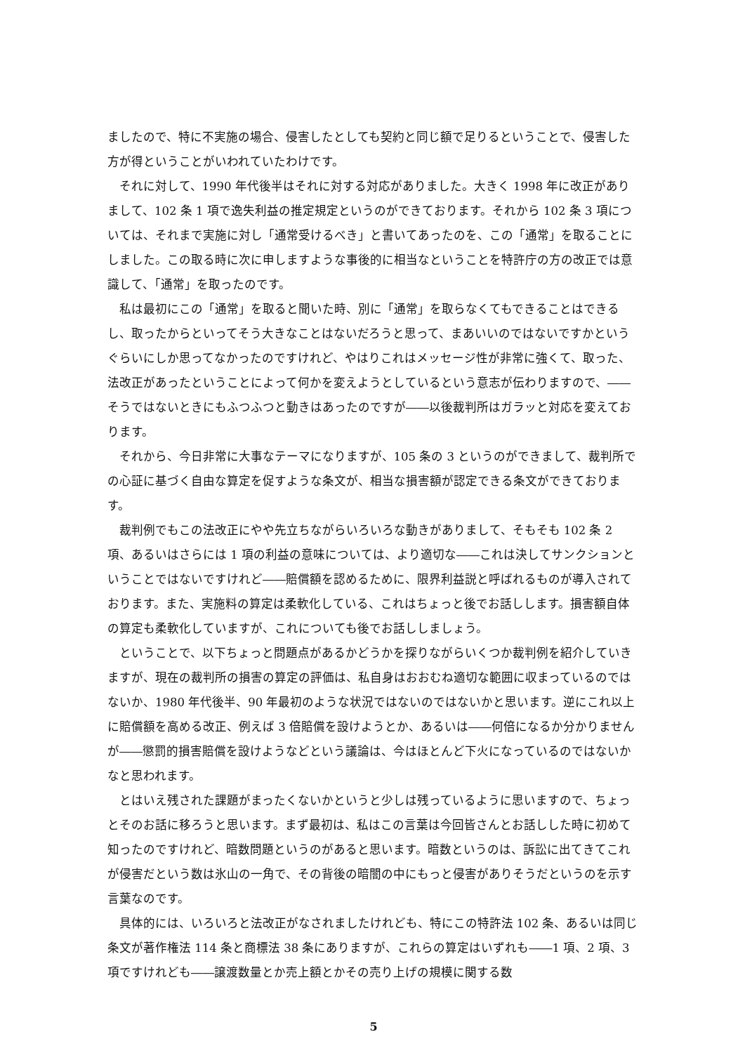ましたので、特に不実施の場合、侵害したとしても契約と同じ額で足りるということで、侵害した方が得ということがいわれていたわけです。
それに対して、1990 年代後半はそれに対する対応がありました。大きく 1998 年に改正がありまして、102 条 1 項で逸失利益の推定規定というのができております。それから 102 条 3 項については、それまで実施に対し「通常受けるべき」と書いてあったのを、この「通常」を取ることにしました。この取る時に次に申しますような事後的に相当なということを特許庁の方の改正では意識して、「通常」を取ったのです。
私は最初にこの「通常」を取ると聞いた時、別に「通常」を取らなくてもできることはできるし、取ったからといってそう大きなことはないだろうと思って、まあいいのではないですかというぐらいにしか思ってなかったのですけれど、やはりこれはメッセージ性が非常に強くて、取った、法改正があったということによって何かを変えようとしているという意志が伝わりますので、――そうではないときにもふつふつと動きはあったのですが――以後裁判所はガラッと対応を変えております。
それから、今日非常に大事なテーマになりますが、105 条の 3 というのができまして、裁判所での心証に基づく自由な算定を促すような条文が、相当な損害額が認定できる条文ができております。
裁判例でもこの法改正にやや先立ちながらいろいろな動きがありまして、そもそも 102 条 2 項、あるいはさらには 1 項の利益の意味については、より適切な――これは決してサンクションということではないですけれど――賠償額を認めるために、限界利益説と呼ばれるものが導入されております。また、実施料の算定は柔軟化している、これはちょっと後でお話しします。損害額自体の算定も柔軟化していますが、これについても後でお話ししましょう。
ということで、以下ちょっと問題点があるかどうかを探りながらいくつか裁判例を紹介していきますが、現在の裁判所の損害の算定の評価は、私自身はおおむね適切な範囲に収まっているのではないか、1980 年代後半、90 年最初のような状況ではないのではないかと思います。逆にこれ以上に賠償額を高める改正、例えば 3 倍賠償を設けようとか、あるいは――何倍になるか分かりませんが――懲罰的損害賠償を設けようなどという議論は、今はほとんど下火になっているのではないかなと思われます。
とはいえ残された課題がまったくないかというと少しは残っているように思いますので、ちょっとそのお話に移ろうと思います。まず最初は、私はこの言葉は今回皆さんとお話しした時に初めて知ったのですけれど、暗数問題というのがあると思います。暗数というのは、訴訟に出てきてこれが侵害だという数は氷山の一角で、その背後の暗闇の中にもっと侵害がありそうだというのを示す言葉なのです。
具体的には、いろいろと法改正がなされましたけれども、特にこの特許法 102 条、あるいは同じ条文が著作権法 114 条と商標法 38 条にありますが、これらの算定はいずれも――1 項、2 項、3 項ですけれども――譲渡数量とか売上額とかその売り上げの規模に関する数
5